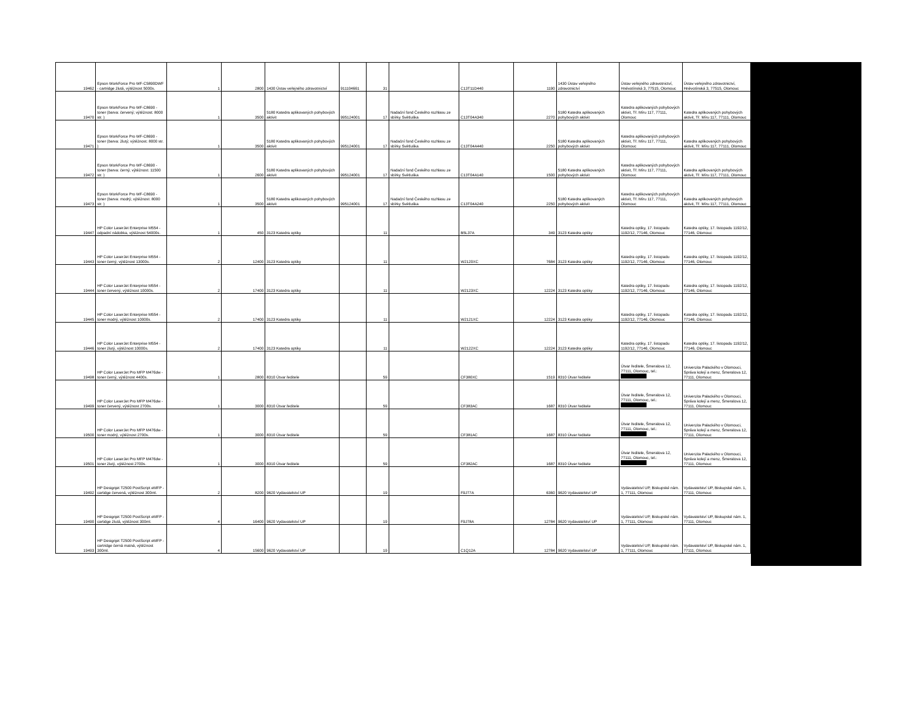| 19462 | Epson WorkForce Pro WF-C5890DWF - cartridge žlutá, výtěžnost 5000s. | 1 | 2800 | 1430 Ústav veřejného zdravotnictví | 911104661 | 31 | | C13T11D440 | 1190 | 1430 Ústav veřejného zdravotnictví | Ústav veřejného zdravotnictví, Hněvotínská 3, 77515, Olomouc | Ústav veřejného zdravotnictví, Hněvotínská 3, 77515, Olomouc |
| 19470 | Epson WorkForce Pro WF-C8690 - toner (barva: červený; výtěžnost: 8000 str. ) | 1 | 3500 | 5180 Katedra aplikovaných pohybových aktivit | 995124001 | 17 | Nadační fond Českého rozhlasu ze sbírky Světluška | C13T04A340 | 2270 | 5180 Katedra aplikovaných pohybových aktivit | Katedra aplikovaných pohybových aktivit, Tř. Míru 117, 77111, Olomouc | Katedra aplikovaných pohybových aktivit, Tř. Míru 117, 77111, Olomouc |
| 19471 | Epson WorkForce Pro WF-C8690 - toner (barva: žlutý; výtěžnost: 8000 str. ) | 1 | 3500 | 5180 Katedra aplikovaných pohybových aktivit | 995124001 | 17 | Nadační fond Českého rozhlasu ze sbírky Světluška | C13T04A440 | 2250 | 5180 Katedra aplikovaných pohybových aktivit | Katedra aplikovaných pohybových aktivit, Tř. Míru 117, 77111, Olomouc | Katedra aplikovaných pohybových aktivit, Tř. Míru 117, 77111, Olomouc |
| 19472 | Epson WorkForce Pro WF-C8690 - toner (barva: černý; výtěžnost: 11500 str. ) | 1 | 2600 | 5180 Katedra aplikovaných pohybových aktivit | 995124001 | 17 | Nadační fond Českého rozhlasu ze sbírky Světluška | C13T04A140 | 1500 | 5180 Katedra aplikovaných pohybových aktivit | Katedra aplikovaných pohybových aktivit, Tř. Míru 117, 77111, Olomouc | Katedra aplikovaných pohybových aktivit, Tř. Míru 117, 77111, Olomouc |
| 19473 | Epson WorkForce Pro WF-C8690 - toner (barva: modrý; výtěžnost: 8000 str. ) | 1 | 3500 | 5180 Katedra aplikovaných pohybových aktivit | 995124001 | 17 | Nadační fond Českého rozhlasu ze sbírky Světluška | C13T04A240 | 2250 | 5180 Katedra aplikovaných pohybových aktivit | Katedra aplikovaných pohybových aktivit, Tř. Míru 117, 77111, Olomouc | Katedra aplikovaných pohybových aktivit, Tř. Míru 117, 77111, Olomouc |
| 19447 | HP Color LaserJet Enterprise M554 - odpadní nádobka, výtěžnost 54000s. | 1 | 450 | 3123 Katedra optiky | | 11 | | B5L37A | 349 | 3123 Katedra optiky | Katedra optiky, 17. listopadu 1192/12, 77146, Olomouc | Katedra optiky, 17. listopadu 1192/12, 77146, Olomouc |
| 19443 | HP Color LaserJet Enterprise M554 - toner černý, výtěžnost 13000s. | 2 | 12400 | 3123 Katedra optiky | | 11 | | W2120XC | 7684 | 3123 Katedra optiky | Katedra optiky, 17. listopadu 1192/12, 77146, Olomouc | Katedra optiky, 17. listopadu 1192/12, 77146, Olomouc |
| 19444 | HP Color LaserJet Enterprise M554 - toner červený, výtěžnost 10000s. | 2 | 17400 | 3123 Katedra optiky | | 11 | | W2123XC | 12224 | 3123 Katedra optiky | Katedra optiky, 17. listopadu 1192/12, 77146, Olomouc | Katedra optiky, 17. listopadu 1192/12, 77146, Olomouc |
| 19445 | HP Color LaserJet Enterprise M554 - toner modrý, výtěžnost 10000s. | 2 | 17400 | 3123 Katedra optiky | | 11 | | W2121XC | 12224 | 3123 Katedra optiky | Katedra optiky, 17. listopadu 1192/12, 77146, Olomouc | Katedra optiky, 17. listopadu 1192/12, 77146, Olomouc |
| 19446 | HP Color LaserJet Enterprise M554 - toner žlutý, výtěžnost 10000s. | 2 | 17400 | 3123 Katedra optiky | | 11 | | W2122XC | 12224 | 3123 Katedra optiky | Katedra optiky, 17. listopadu 1192/12, 77146, Olomouc | Katedra optiky, 17. listopadu 1192/12, 77146, Olomouc |
| 19498 | HP Color LaserJet Pro MFP M476dw - toner černý, výtěžnost 4400s. | 1 | 2800 | 8310 Útvar ředitele | | 59 | | CF380XC | 1519 | 8310 Útvar ředitele | Útvar ředitele, Šmeralova 12, 77111, Olomouc, tel.: | Univerzita Palackého v Olomouci, Správa kolejí a menz, Šmeralova 12, 77111, Olomouc |
| 19499 | HP Color LaserJet Pro MFP M476dw - toner červený, výtěžnost 2700s. | 1 | 3000 | 8310 Útvar ředitele | | 59 | | CF383AC | 1687 | 8310 Útvar ředitele | Útvar ředitele, Šmeralova 12, 77111, Olomouc, tel.: | Univerzita Palackého v Olomouci, Správa kolejí a menz, Šmeralova 12, 77111, Olomouc |
| 19500 | HP Color LaserJet Pro MFP M476dw - toner modrý, výtěžnost 2700s. | 1 | 3000 | 8310 Útvar ředitele | | 59 | | CF381AC | 1687 | 8310 Útvar ředitele | Útvar ředitele, Šmeralova 12, 77111, Olomouc, tel.: | Univerzita Palackého v Olomouci, Správa kolejí a menz, Šmeralova 12, 77111, Olomouc |
| 19501 | HP Color LaserJet Pro MFP M476dw - toner žlutý, výtěžnost 2700s. | 1 | 3000 | 8310 Útvar ředitele | | 59 | | CF382AC | 1687 | 8310 Útvar ředitele | Útvar ředitele, Šmeralova 12, 77111, Olomouc, tel.: | Univerzita Palackého v Olomouci, Správa kolejí a menz, Šmeralova 12, 77111, Olomouc |
| 19492 | HP Designjet T2500 PostScript eMFP - cartidge červená, výtěžnost 300ml. | 2 | 8200 | 9620 Vydavatelství UP | | 19 | | F9J77A | 6360 | 9620 Vydavatelství UP | Vydavatelství UP, Biskupské nám. 1, 77111, Olomouc | Vydavatelství UP, Biskupské nám. 1, 77111, Olomouc |
| 19490 | HP Designjet T2500 PostScript eMFP - cartidge žlutá, výtěžnost 300ml. | 4 | 16400 | 9620 Vydavatelství UP | | 19 | | F9J78A | 12784 | 9620 Vydavatelství UP | Vydavatelství UP, Biskupské nám. 1, 77111, Olomouc | Vydavatelství UP, Biskupské nám. 1, 77111, Olomouc |
| 19493 | HP Designjet T2500 PostScript eMFP - cartridge černá matná, výtěžnost 300ml. | 4 | 15600 | 9620 Vydavatelství UP | | 19 | | C1Q12A | 12784 | 9620 Vydavatelství UP | Vydavatelství UP, Biskupské nám. 1, 77111, Olomouc | Vydavatelství UP, Biskupské nám. 1, 77111, Olomouc |